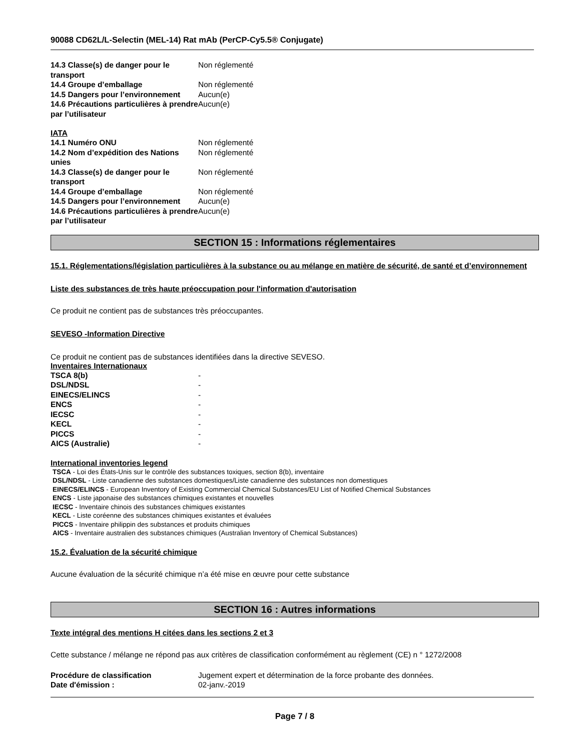90088 CD62L/L-Selectin (MEL-14) Rat mAb (PerCP-Cy5.5® Conjugate)
| 14.3 Classe(s) de danger pour le transport | Non réglementé |
| 14.4 Groupe d’emballage | Non réglementé |
| 14.5 Dangers pour l’environnement | Aucun(e) |
| 14.6 Précautions particulières à prendre par l’utilisateur | Aucun(e) |
IATA
| 14.1 Numéro ONU | Non réglementé |
| 14.2 Nom d’expédition des Nations unies | Non réglementé |
| 14.3 Classe(s) de danger pour le transport | Non réglementé |
| 14.4 Groupe d’emballage | Non réglementé |
| 14.5 Dangers pour l’environnement | Aucun(e) |
| 14.6 Précautions particulières à prendre par l’utilisateur | Aucun(e) |
SECTION 15 : Informations réglementaires
15.1. Réglementations/législation particulières à la substance ou au mélange en matière de sécurité, de santé et d’environnement
Liste des substances de très haute préoccupation pour l'information d'autorisation
Ce produit ne contient pas de substances très préoccupantes.
SEVESO -Information Directive
Ce produit ne contient pas de substances identifiées dans la directive SEVESO.
Inventaires Internationaux
| TSCA 8(b) | - |
| DSL/NDSL | - |
| EINECS/ELINCS | - |
| ENCS | - |
| IECSC | - |
| KECL | - |
| PICCS | - |
| AICS (Australie) | - |
International inventories legend
TSCA - Loi des États-Unis sur le contrôle des substances toxiques, section 8(b), inventaire
DSL/NDSL - Liste canadienne des substances domestiques/Liste canadienne des substances non domestiques
EINECS/ELINCS - European Inventory of Existing Commercial Chemical Substances/EU List of Notified Chemical Substances
ENCS - Liste japonaise des substances chimiques existantes et nouvelles
IECSC - Inventaire chinois des substances chimiques existantes
KECL - Liste coréenne des substances chimiques existantes et évaluées
PICCS - Inventaire philippin des substances et produits chimiques
AICS - Inventaire australien des substances chimiques (Australian Inventory of Chemical Substances)
15.2. Évaluation de la sécurité chimique
Aucune évaluation de la sécurité chimique n’a été mise en œuvre pour cette substance
SECTION 16 : Autres informations
Texte intégral des mentions H citées dans les sections 2 et 3
Cette substance / mélange ne répond pas aux critères de classification conformément au règlement (CE) n ° 1272/2008
| Procédure de classification | Jugement expert et détermination de la force probante des données. |
| Date d'émission : | 02-janv.-2019 |
Page 7 / 8